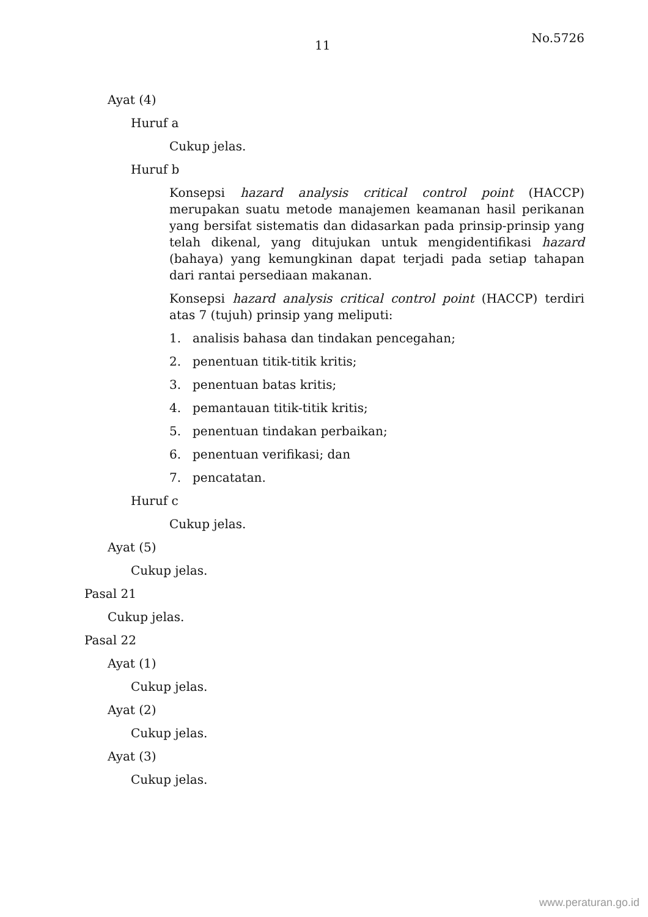11
No.5726
Ayat (4)
Huruf a
Cukup jelas.
Huruf b
Konsepsi hazard analysis critical control point (HACCP) merupakan suatu metode manajemen keamanan hasil perikanan yang bersifat sistematis dan didasarkan pada prinsip-prinsip yang telah dikenal, yang ditujukan untuk mengidentifikasi hazard (bahaya) yang kemungkinan dapat terjadi pada setiap tahapan dari rantai persediaan makanan.
Konsepsi hazard analysis critical control point (HACCP) terdiri atas 7 (tujuh) prinsip yang meliputi:
1. analisis bahasa dan tindakan pencegahan;
2. penentuan titik-titik kritis;
3. penentuan batas kritis;
4. pemantauan titik-titik kritis;
5. penentuan tindakan perbaikan;
6. penentuan verifikasi; dan
7. pencatatan.
Huruf c
Cukup jelas.
Ayat (5)
Cukup jelas.
Pasal 21
Cukup jelas.
Pasal 22
Ayat (1)
Cukup jelas.
Ayat (2)
Cukup jelas.
Ayat (3)
Cukup jelas.
www.peraturan.go.id